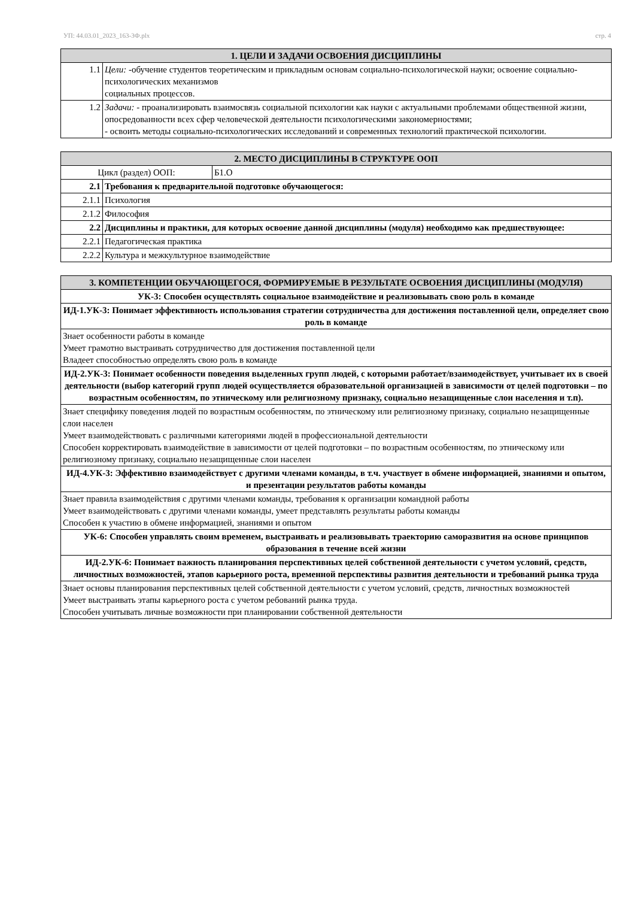УП: 44.03.01_2023_163-3Ф.plx стр. 4
| 1. ЦЕЛИ И ЗАДАЧИ ОСВОЕНИЯ ДИСЦИПЛИНЫ | |
| --- | --- |
| 1.1 | Цели: -обучение студентов теоретическим и прикладным основам социально-психологической науки; освоение социально-психологических механизмов социальных процессов. |
| 1.2 | Задачи: - проанализировать взаимосвязь социальной психологии как науки с актуальными проблемами общественной жизни, опосредованности всех сфер человеческой деятельности психологическими закономерностями; - освоить методы социально-психологических исследований и современных технологий практической психологии. |
| 2. МЕСТО ДИСЦИПЛИНЫ В СТРУКТУРЕ ООП | | |
| --- | --- | --- |
| Цикл (раздел) ООП: | | Б1.О |
| 2.1 | Требования к предварительной подготовке обучающегося: | |
| 2.1.1 | Психология | |
| 2.1.2 | Философия | |
| 2.2 | Дисциплины и практики, для которых освоение данной дисциплины (модуля) необходимо как предшествующее: | |
| 2.2.1 | Педагогическая практика | |
| 2.2.2 | Культура и межкультурное взаимодействие | |
| 3. КОМПЕТЕНЦИИ ОБУЧАЮЩЕГОСЯ, ФОРМИРУЕМЫЕ В РЕЗУЛЬТАТЕ ОСВОЕНИЯ ДИСЦИПЛИНЫ (МОДУЛЯ) |
| --- |
| УК-3: Способен осуществлять социальное взаимодействие и реализовывать свою роль в команде |
| ИД-1.УК-3: Понимает эффективность использования стратегии сотрудничества для достижения поставленной цели, определяет свою роль в команде |
| Знает особенности работы в команде Умеет грамотно выстраивать сотрудничество для достижения поставленной цели Владеет способностью определять свою роль в команде |
| ИД-2.УК-3: Понимает особенности поведения выделенных групп людей, с которыми работает/взаимодействует, учитывает их в своей деятельности (выбор категорий групп людей осуществляется образовательной организацией в зависимости от целей подготовки – по возрастным особенностям, по этническому или религиозному признаку, социально незащищенные слои населения и т.п). |
| Знает специфику поведения людей по возрастным особенностям, по этническому или религиозному признаку, социально незащищенные слои населен Умеет взаимодействовать с различными категориями людей в профессиональной деятельности Способен корректировать взаимодействие в зависимости от целей подготовки – по возрастным особенностям, по этническому или религиозному признаку, социально незащищенные слои населен |
| ИД-4.УК-3: Эффективно взаимодействует с другими членами команды, в т.ч. участвует в обмене информацией, знаниями и опытом, и презентации результатов работы команды |
| Знает правила взаимодействия с другими членами команды, требования к организации командной работы Умеет взаимодействовать с другими членами команды, умеет представлять результаты работы команды Способен к участию в обмене информацией, знаниями и опытом |
| УК-6: Способен управлять своим временем, выстраивать и реализовывать траекторию саморазвития на основе принципов образования в течение всей жизни |
| ИД-2.УК-6: Понимает важность планирования перспективных целей собственной деятельности с учетом условий, средств, личностных возможностей, этапов карьерного роста, временной перспективы развития деятельности и требований рынка труда |
| Знает основы планирования перспективных целей собственной деятельности с учетом условий, средств, личностных возможностей Умеет выстраивать этапы карьерного роста с учетом ребований рынка труда. Способен учитывать личные возможности при планировании собственной деятельности |